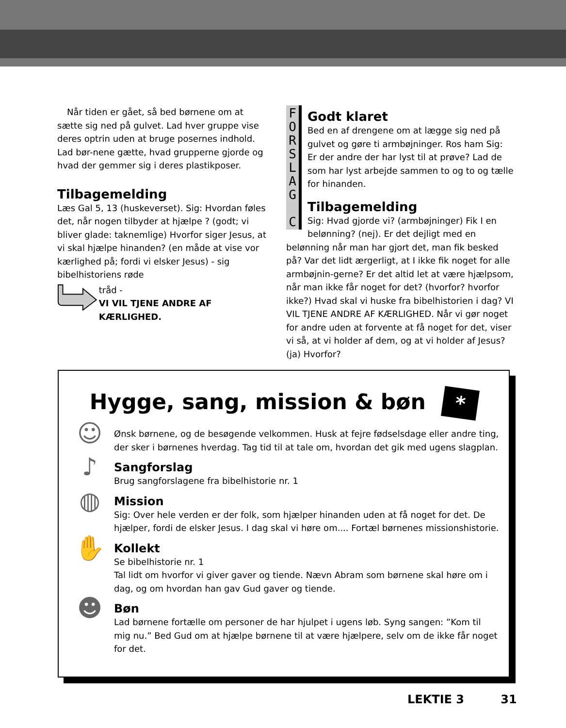Når tiden er gået, så bed børnene om at sætte sig ned på gulvet. Lad hver gruppe vise deres optrin uden at bruge posernes indhold. Lad bør-nene gætte, hvad grupperne gjorde og hvad der gemmer sig i deres plastikposer.
Tilbagemelding
Læs Gal 5, 13 (huskeverset). Sig: Hvordan føles det, når nogen tilbyder at hjælpe ? (godt; vi bliver glade: taknemlige) Hvorfor siger Jesus, at vi skal hjælpe hinanden? (en måde at vise vor kærlighed på; fordi vi elsker Jesus) - sig bibelhistoriens røde
tråd -
VI VIL TJENE ANDRE AF KÆRLIGHED.
F
O
R
S
L
A
G
C
Godt klaret
Bed en af drengene om at lægge sig ned på gulvet og gøre ti armbøjninger. Ros ham Sig: Er der andre der har lyst til at prøve? Lad de som har lyst arbejde sammen to og to og tælle for hinanden.
Tilbagemelding
Sig: Hvad gjorde vi? (armbøjninger) Fik I en belønning? (nej). Er det dejligt med en belønning når man har gjort det, man fik besked på? Var det lidt ærgerligt, at I ikke fik noget for alle armbøjnin-gerne? Er det altid let at være hjælpsom, når man ikke får noget for det? (hvorfor? hvorfor ikke?) Hvad skal vi huske fra bibelhistorien i dag? VI VIL TJENE ANDRE AF KÆRLIGHED. Når vi gør noget for andre uden at forvente at få noget for det, viser vi så, at vi holder af dem, og at vi holder af Jesus? (ja) Hvorfor?
Hygge, sang, mission & bøn *
☺
Ønsk børnene, og de besøgende velkommen. Husk at fejre fødselsdage eller andre ting, der sker i børnenes hverdag. Tag tid til at tale om, hvordan det gik med ugens slagplan.
♪
Sangforslag
Brug sangforslagene fra bibelhistorie nr. 1
◍
Mission
Sig: Over hele verden er der folk, som hjælper hinanden uden at få noget for det. De hjælper, fordi de elsker Jesus. I dag skal vi høre om.... Fortæl børnenes missionshistorie.
✋
Kollekt
Se bibelhistorie nr. 1
Tal lidt om hvorfor vi giver gaver og tiende. Nævn Abram som børnene skal høre om i dag, og om hvordan han gav Gud gaver og tiende.
☻
Bøn
Lad børnene fortælle om personer de har hjulpet i ugens løb. Syng sangen: ”Kom til mig nu.” Bed Gud om at hjælpe børnene til at være hjælpere, selv om de ikke får noget for det.
LEKTIE 3 31